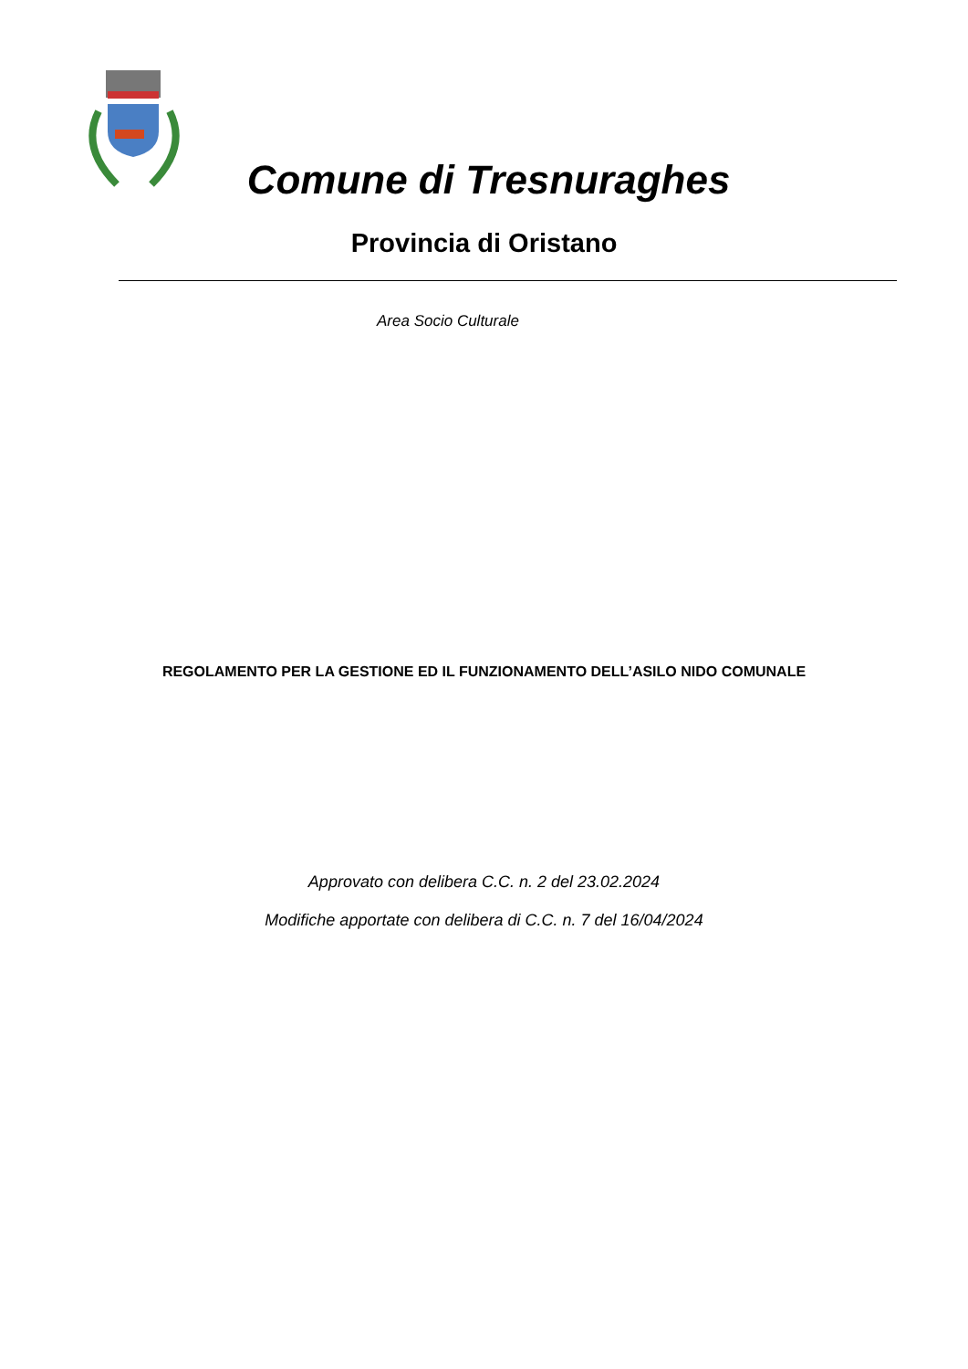Comune di Tresnuraghes
Provincia di Oristano
Area Socio Culturale
REGOLAMENTO PER LA GESTIONE ED IL FUNZIONAMENTO DELL’ASILO NIDO COMUNALE
Approvato con delibera C.C. n. 2 del 23.02.2024
Modifiche apportate con delibera di C.C. n. 7 del 16/04/2024